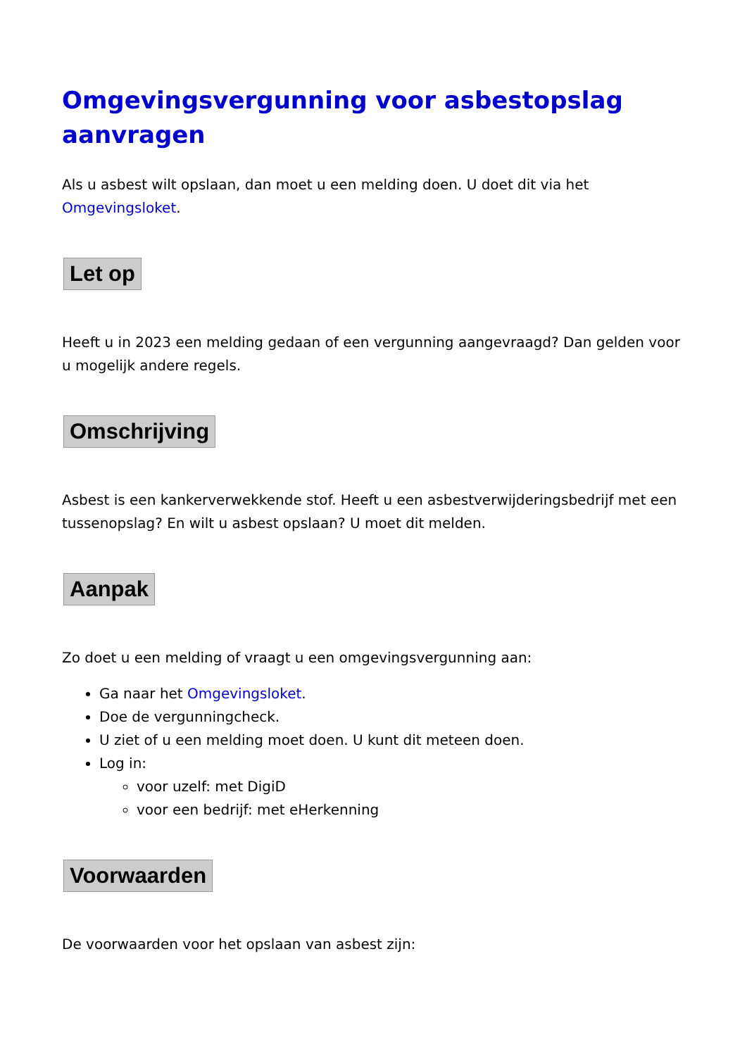Omgevingsvergunning voor asbestopslag aanvragen
Als u asbest wilt opslaan, dan moet u een melding doen. U doet dit via het Omgevingsloket.
Let op
Heeft u in 2023 een melding gedaan of een vergunning aangevraagd? Dan gelden voor u mogelijk andere regels.
Omschrijving
Asbest is een kankerverwekkende stof. Heeft u een asbestverwijderingsbedrijf met een tussenopslag? En wilt u asbest opslaan? U moet dit melden.
Aanpak
Zo doet u een melding of vraagt u een omgevingsvergunning aan:
Ga naar het Omgevingsloket.
Doe de vergunningcheck.
U ziet of u een melding moet doen. U kunt dit meteen doen.
Log in:
voor uzelf: met DigiD
voor een bedrijf: met eHerkenning
Voorwaarden
De voorwaarden voor het opslaan van asbest zijn: